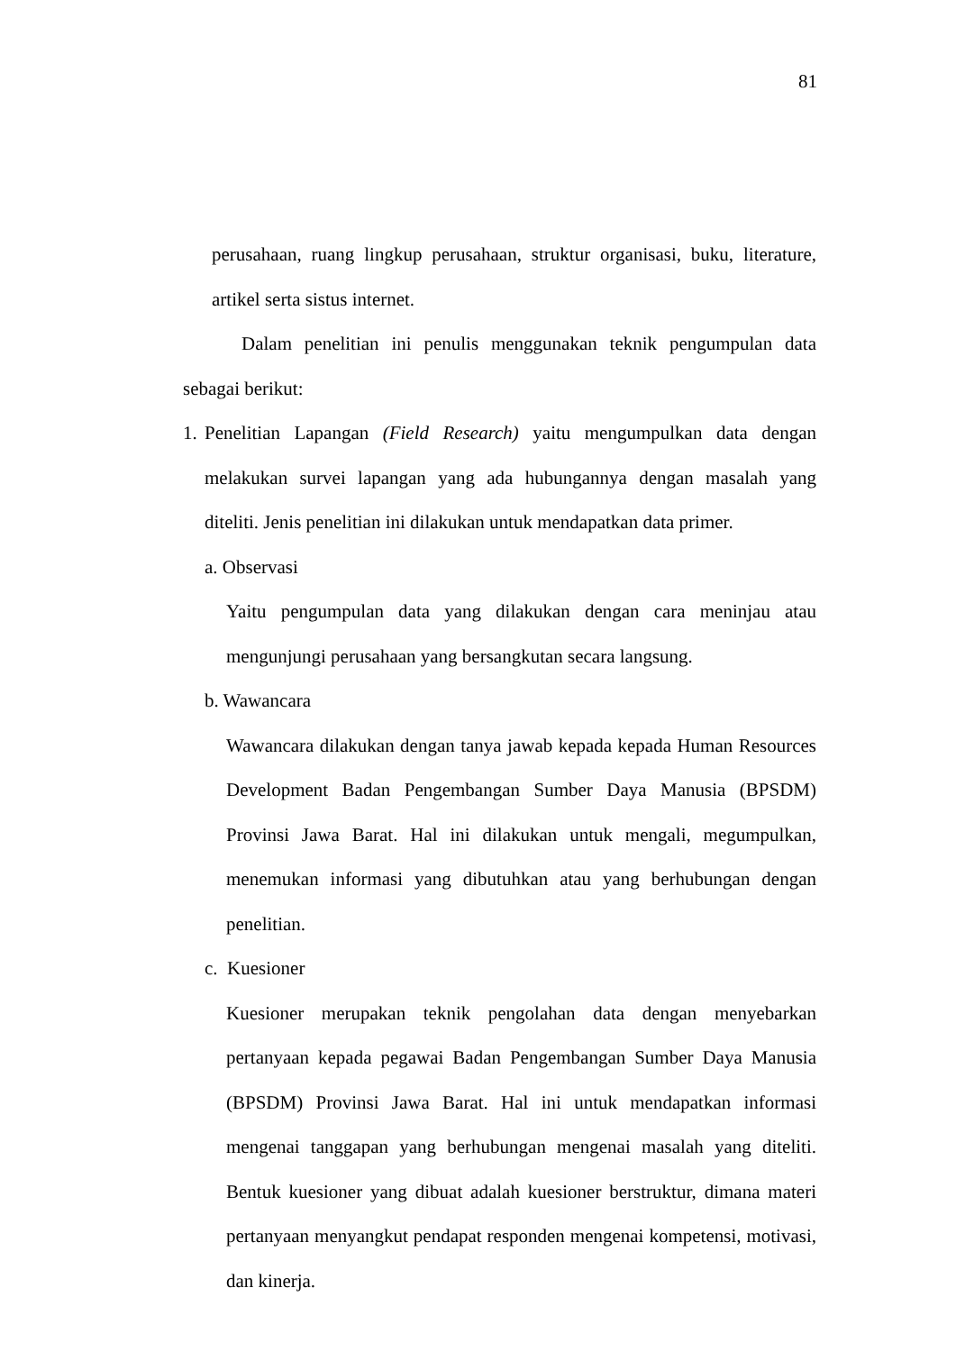81
perusahaan, ruang lingkup perusahaan, struktur organisasi, buku, literature, artikel serta sistus internet.
Dalam penelitian ini penulis menggunakan teknik pengumpulan data sebagai berikut:
1.
Penelitian Lapangan (Field Research) yaitu mengumpulkan data dengan melakukan survei lapangan yang ada hubungannya dengan masalah yang diteliti. Jenis penelitian ini dilakukan untuk mendapatkan data primer.
a. Observasi
Yaitu pengumpulan data yang dilakukan dengan cara meninjau atau mengunjungi perusahaan yang bersangkutan secara langsung.
b. Wawancara
Wawancara dilakukan dengan tanya jawab kepada kepada Human Resources Development Badan Pengembangan Sumber Daya Manusia (BPSDM) Provinsi Jawa Barat. Hal ini dilakukan untuk mengali, megumpulkan, menemukan informasi yang dibutuhkan atau yang berhubungan dengan penelitian.
c. Kuesioner
Kuesioner merupakan teknik pengolahan data dengan menyebarkan pertanyaan kepada pegawai Badan Pengembangan Sumber Daya Manusia (BPSDM) Provinsi Jawa Barat. Hal ini untuk mendapatkan informasi mengenai tanggapan yang berhubungan mengenai masalah yang diteliti. Bentuk kuesioner yang dibuat adalah kuesioner berstruktur, dimana materi pertanyaan menyangkut pendapat responden mengenai kompetensi, motivasi, dan kinerja.